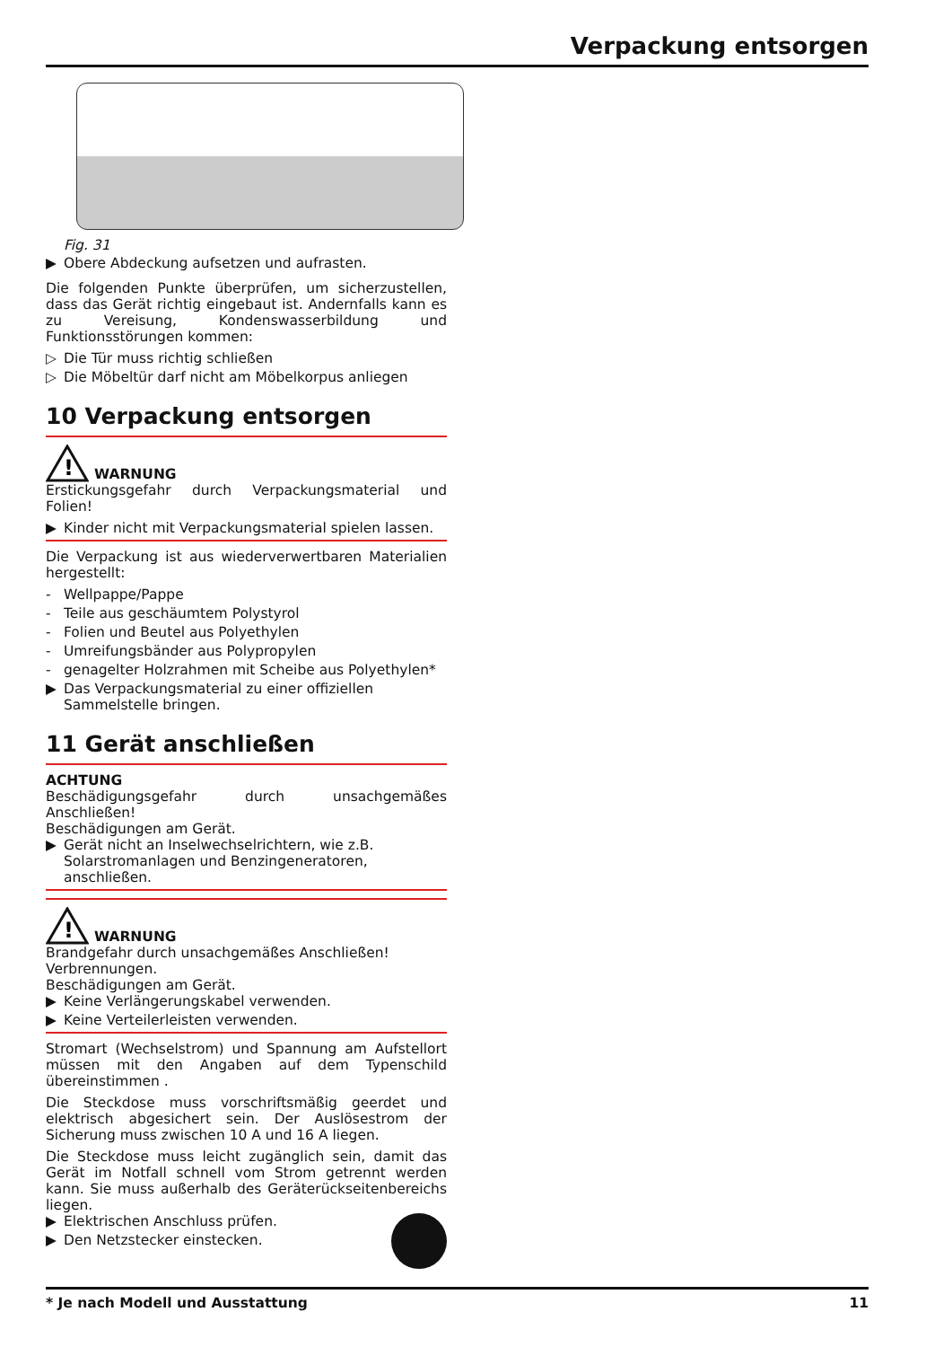Verpackung entsorgen
Fig. 31
▶ Obere Abdeckung aufsetzen und aufrasten.
Die folgenden Punkte überprüfen, um sicherzustellen, dass das Gerät richtig eingebaut ist. Andernfalls kann es zu Vereisung, Kondenswasserbildung und Funktionsstörungen kommen:
▷ Die Tür muss richtig schließen
▷ Die Möbeltür darf nicht am Möbelkorpus anliegen
10 Verpackung entsorgen
!
WARNUNG
Erstickungsgefahr durch Verpackungsmaterial und Folien!
▶ Kinder nicht mit Verpackungsmaterial spielen lassen.
Die Verpackung ist aus wiederverwertbaren Materialien hergestellt:
- Wellpappe/Pappe
- Teile aus geschäumtem Polystyrol
- Folien und Beutel aus Polyethylen
- Umreifungsbänder aus Polypropylen
- genagelter Holzrahmen mit Scheibe aus Polyethylen*
▶ Das Verpackungsmaterial zu einer offiziellen Sammelstelle bringen.
11 Gerät anschließen
ACHTUNG
Beschädigungsgefahr durch unsachgemäßes Anschließen!
Beschädigungen am Gerät.
▶ Gerät nicht an Inselwechselrichtern, wie z.B. Solarstromanlagen und Benzingeneratoren, anschließen.
!
WARNUNG
Brandgefahr durch unsachgemäßes Anschließen!
Verbrennungen.
Beschädigungen am Gerät.
▶ Keine Verlängerungskabel verwenden.
▶ Keine Verteilerleisten verwenden.
Stromart (Wechselstrom) und Spannung am Aufstellort müssen mit den Angaben auf dem Typenschild übereinstimmen .
Die Steckdose muss vorschriftsmäßig geerdet und elektrisch abgesichert sein. Der Auslösestrom der Sicherung muss zwischen 10 A und 16 A liegen.
Die Steckdose muss leicht zugänglich sein, damit das Gerät im Notfall schnell vom Strom getrennt werden kann. Sie muss außerhalb des Geräterückseitenbereichs liegen.
▶ Elektrischen Anschluss prüfen.
▶ Den Netzstecker einstecken.
* Je nach Modell und Ausstattung 11